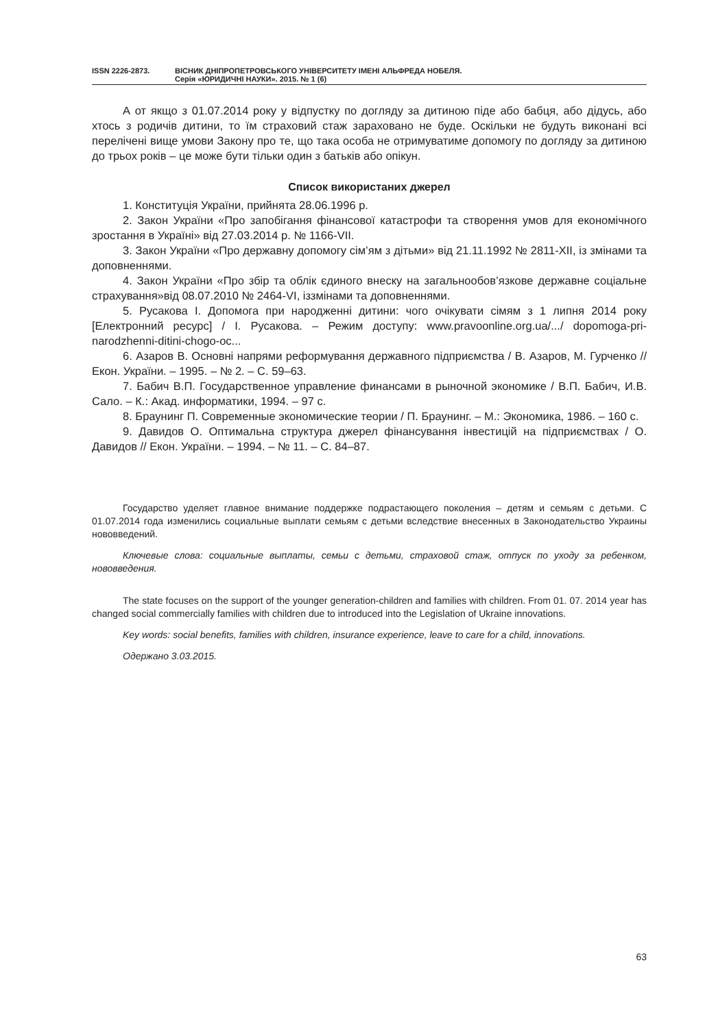ISSN 2226-2873. ВІСНИК ДНІПРОПЕТРОВСЬКОГО УНІВЕРСИТЕТУ ІМЕНІ АЛЬФРЕДА НОБЕЛЯ.
Серія «ЮРИДИЧНІ НАУКИ». 2015. № 1 (6)
А от якщо з 01.07.2014 року у відпустку по догляду за дитиною піде або бабця, або дідусь, або хтось з родичів дитини, то їм страховий стаж зараховано не буде. Оскільки не будуть виконані всі перелічені вище умови Закону про те, що така особа не отримуватиме допомогу по догляду за дитиною до трьох років – це може бути тільки один з батьків або опікун.
Список використаних джерел
1. Конституція України, прийнята 28.06.1996 р.
2. Закон України «Про запобігання фінансової катастрофи та створення умов для економічного зростання в Україні» від 27.03.2014 р. № 1166-VII.
3. Закон України «Про державну допомогу сім’ям з дітьми» від 21.11.1992 № 2811-XII, із змінами та доповненнями.
4. Закон України «Про збір та облік єдиного внеску на загальнообов’язкове державне соціальне страхування»від 08.07.2010 № 2464-VI, іззмінами та доповненнями.
5. Русакова І. Допомога при народженні дитини: чого очікувати сімям з 1 липня 2014 року [Електронний ресурс] / І. Русакова. – Режим доступу: www.pravoonline.org.ua/.../ dopomoga-pri-narodzhenni-ditini-chogo-oc...
6. Азаров В. Основні напрями реформування державного підприємства / В. Азаров, М. Гурченко // Екон. України. – 1995. – № 2. – С. 59–63.
7. Бабич В.П. Государственное управление финансами в рыночной экономике / В.П. Бабич, И.В. Сало. – К.: Акад. информатики, 1994. – 97 с.
8. Браунинг П. Современные экономические теории / П. Браунинг. – М.: Экономика, 1986. – 160 с.
9. Давидов О. Оптимальна структура джерел фінансування інвестицій на підприємствах / О. Давидов // Екон. України. – 1994. – № 11. – С. 84–87.
Государство уделяет главное внимание поддержке подрастающего поколения – детям и семьям с детьми. С 01.07.2014 года изменились социальные выплати семьям с детьми вследствие внесенных в Законодательство Украины нововведений.
Ключевые слова: социальные выплаты, семьи с детьми, страховой стаж, отпуск по уходу за ребенком, нововведения.
The state focuses on the support of the younger generation-children and families with children. From 01. 07. 2014 year has changed social commercially families with children due to introduced into the Legislation of Ukraine innovations.
Key words: social benefits, families with children, insurance experience, leave to care for a child, innovations.
Одержано 3.03.2015.
63